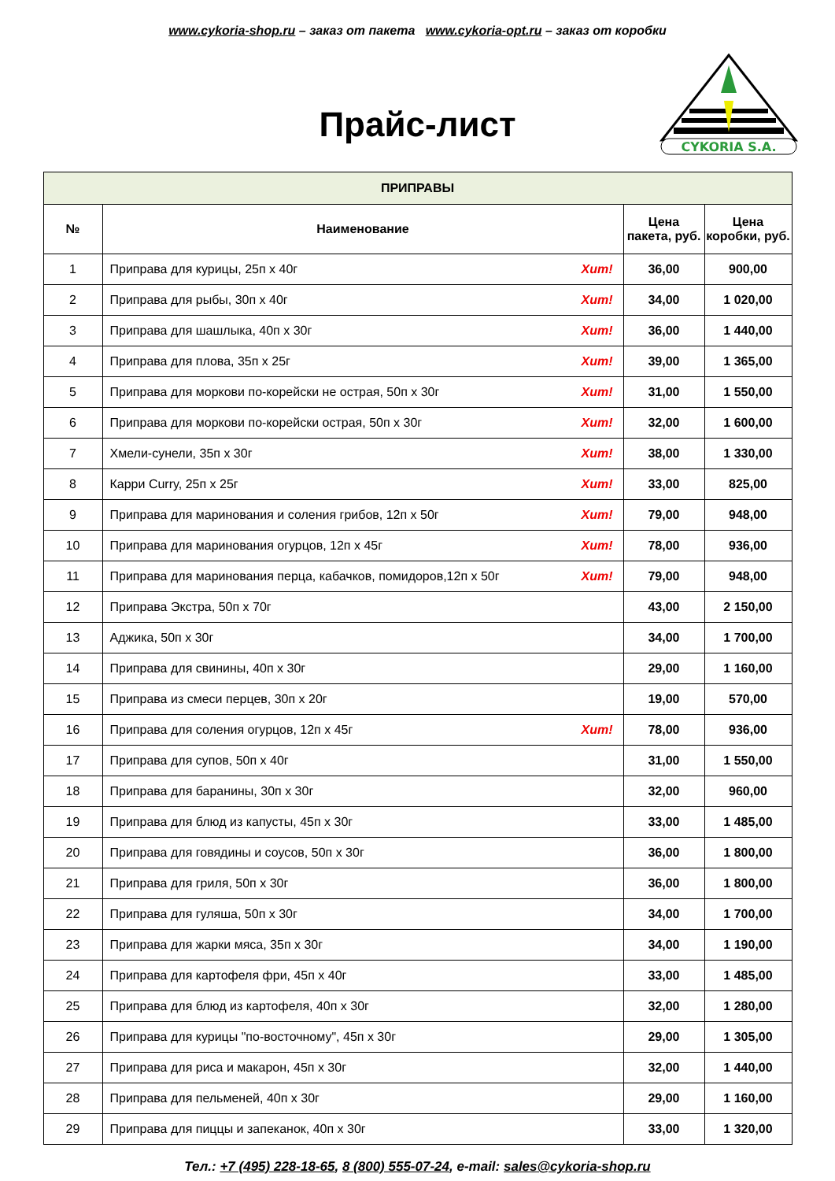www.cykoria-shop.ru – заказ от пакета www.cykoria-opt.ru – заказ от коробки
Прайс-лист
CYKORIA S.A.
| ПРИПРАВЫ | | | |
| --- | --- | --- | --- |
| № | Наименование | Цена пакета, руб. | Цена коробки, руб. |
| 1 | Приправа для курицы, 25п х 40г Хит! | 36,00 | 900,00 |
| 2 | Приправа для рыбы, 30п х 40г Хит! | 34,00 | 1 020,00 |
| 3 | Приправа для шашлыка, 40п х 30г Хит! | 36,00 | 1 440,00 |
| 4 | Приправа для плова, 35п х 25г Хит! | 39,00 | 1 365,00 |
| 5 | Приправа для моркови по-корейски не острая, 50п х 30г Хит! | 31,00 | 1 550,00 |
| 6 | Приправа для моркови по-корейски острая, 50п х 30г Хит! | 32,00 | 1 600,00 |
| 7 | Хмели-сунели, 35п х 30г Хит! | 38,00 | 1 330,00 |
| 8 | Карри Curry, 25п х 25г Хит! | 33,00 | 825,00 |
| 9 | Приправа для маринования и соления грибов, 12п х 50г Хит! | 79,00 | 948,00 |
| 10 | Приправа для маринования огурцов, 12п х 45г Хит! | 78,00 | 936,00 |
| 11 | Приправа для маринования перца, кабачков, помидоров,12п х 50г Хит! | 79,00 | 948,00 |
| 12 | Приправа Экстра, 50п х 70г | 43,00 | 2 150,00 |
| 13 | Аджика, 50п х 30г | 34,00 | 1 700,00 |
| 14 | Приправа для свинины, 40п х 30г | 29,00 | 1 160,00 |
| 15 | Приправа из смеси перцев, 30п х 20г | 19,00 | 570,00 |
| 16 | Приправа для соления огурцов, 12п х 45г Хит! | 78,00 | 936,00 |
| 17 | Приправа для супов, 50п х 40г | 31,00 | 1 550,00 |
| 18 | Приправа для баранины, 30п х 30г | 32,00 | 960,00 |
| 19 | Приправа для блюд из капусты, 45п х 30г | 33,00 | 1 485,00 |
| 20 | Приправа для говядины и соусов, 50п х 30г | 36,00 | 1 800,00 |
| 21 | Приправа для гриля, 50п х 30г | 36,00 | 1 800,00 |
| 22 | Приправа для гуляша, 50п х 30г | 34,00 | 1 700,00 |
| 23 | Приправа для жарки мяса, 35п х 30г | 34,00 | 1 190,00 |
| 24 | Приправа для картофеля фри, 45п х 40г | 33,00 | 1 485,00 |
| 25 | Приправа для блюд из картофеля, 40п х 30г | 32,00 | 1 280,00 |
| 26 | Приправа для курицы "по-восточному", 45п х 30г | 29,00 | 1 305,00 |
| 27 | Приправа для риса и макарон, 45п х 30г | 32,00 | 1 440,00 |
| 28 | Приправа для пельменей, 40п х 30г | 29,00 | 1 160,00 |
| 29 | Приправа для пиццы и запеканок, 40п х 30г | 33,00 | 1 320,00 |
Тел.: +7 (495) 228-18-65, 8 (800) 555-07-24, e-mail: sales@cykoria-shop.ru